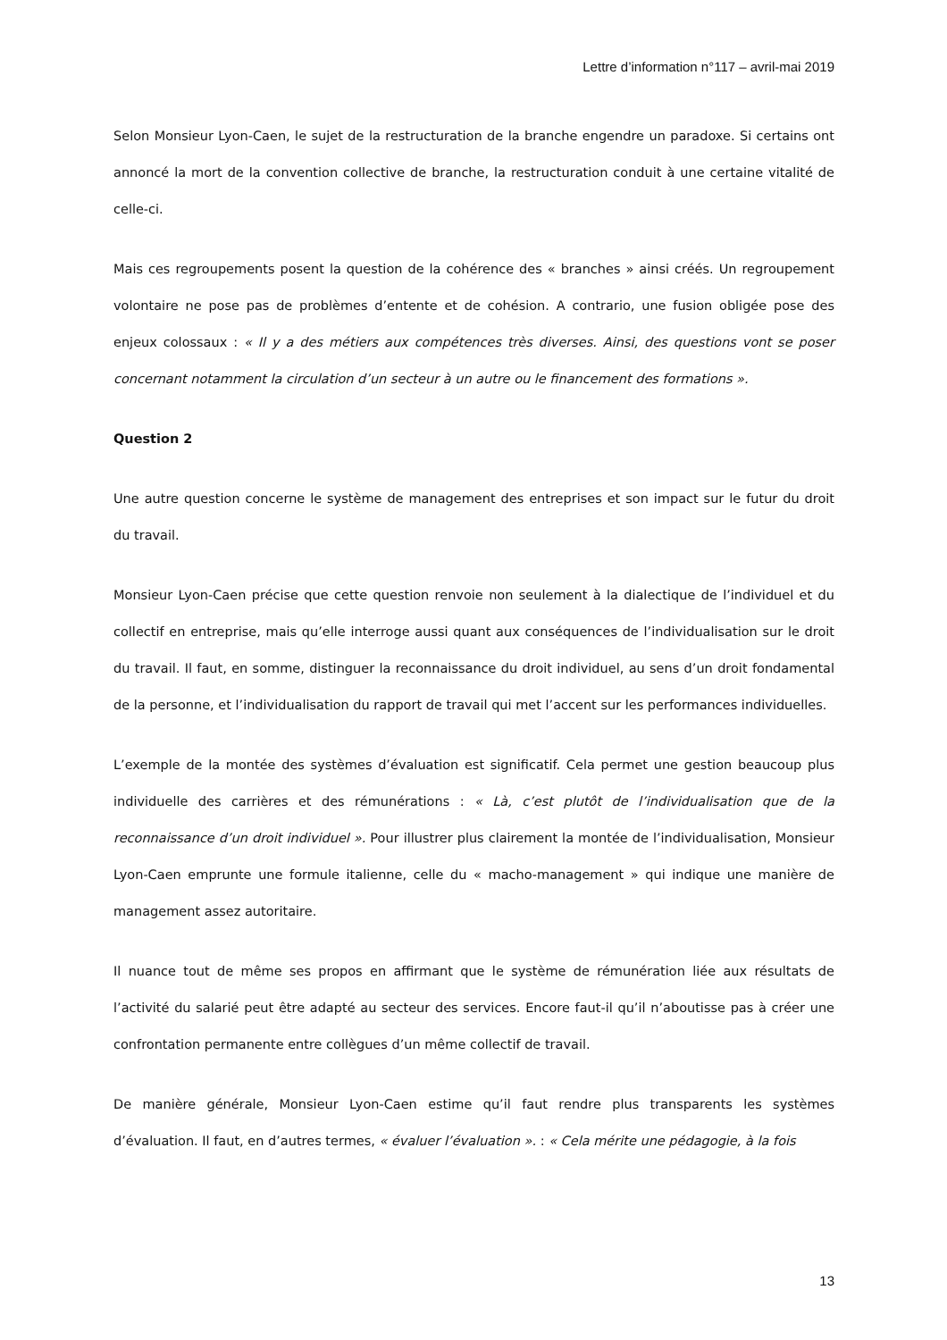Lettre d’information n°117 – avril-mai 2019
Selon Monsieur Lyon-Caen, le sujet de la restructuration de la branche engendre un paradoxe. Si certains ont annoncé la mort de la convention collective de branche, la restructuration conduit à une certaine vitalité de celle-ci.
Mais ces regroupements posent la question de la cohérence des « branches » ainsi créés. Un regroupement volontaire ne pose pas de problèmes d’entente et de cohésion. A contrario, une fusion obligée pose des enjeux colossaux : « Il y a des métiers aux compétences très diverses. Ainsi, des questions vont se poser concernant notamment la circulation d’un secteur à un autre ou le financement des formations ».
Question 2
Une autre question concerne le système de management des entreprises et son impact sur le futur du droit du travail.
Monsieur Lyon-Caen précise que cette question renvoie non seulement à la dialectique de l’individuel et du collectif en entreprise, mais qu’elle interroge aussi quant aux conséquences de l’individualisation sur le droit du travail. Il faut, en somme, distinguer la reconnaissance du droit individuel, au sens d’un droit fondamental de la personne, et l’individualisation du rapport de travail qui met l’accent sur les performances individuelles.
L’exemple de la montée des systèmes d’évaluation est significatif. Cela permet une gestion beaucoup plus individuelle des carrières et des rémunérations : « Là, c’est plutôt de l’individualisation que de la reconnaissance d’un droit individuel ». Pour illustrer plus clairement la montée de l’individualisation, Monsieur Lyon-Caen emprunte une formule italienne, celle du « macho-management » qui indique une manière de management assez autoritaire.
Il nuance tout de même ses propos en affirmant que le système de rémunération liée aux résultats de l’activité du salarié peut être adapté au secteur des services. Encore faut-il qu’il n’aboutisse pas à créer une confrontation permanente entre collègues d’un même collectif de travail.
De manière générale, Monsieur Lyon-Caen estime qu’il faut rendre plus transparents les systèmes d’évaluation. Il faut, en d’autres termes, « évaluer l’évaluation ». : « Cela mérite une pédagogie, à la fois
13